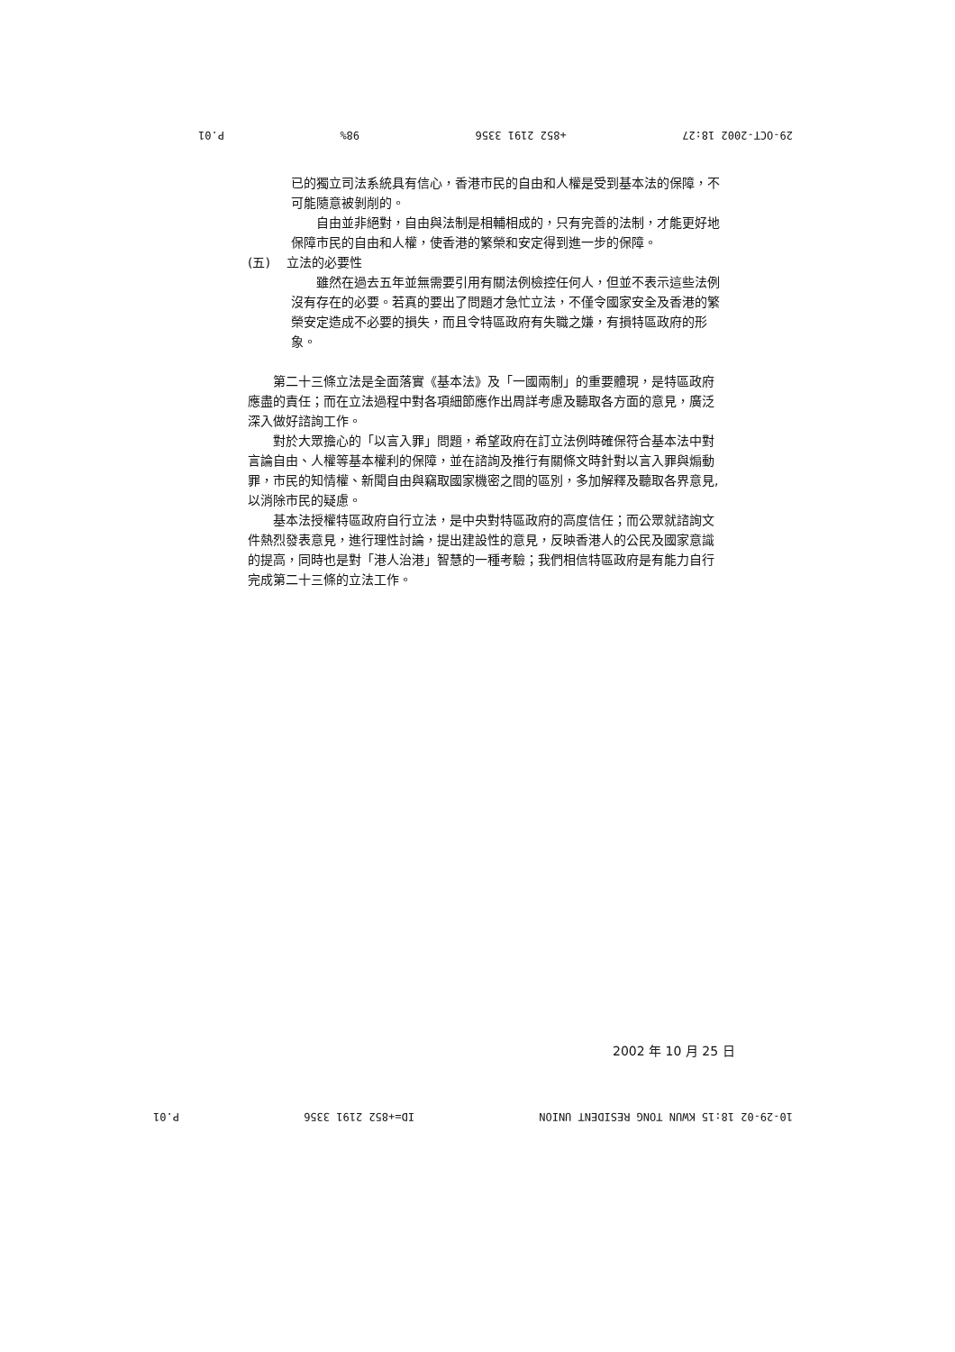29-OCT-2002 18:27 +852 2191 3356 98% P.01
已的獨立司法系統具有信心，香港市民的自由和人權是受到基本法的保障，不可能隨意被剝削的。
自由並非絕對，自由與法制是相輔相成的，只有完善的法制，才能更好地保障市民的自由和人權，使香港的繁榮和安定得到進一步的保障。
(五) 立法的必要性
雖然在過去五年並無需要引用有關法例檢控任何人，但並不表示這些法例沒有存在的必要。若真的要出了問題才急忙立法，不僅令國家安全及香港的繁榮安定造成不必要的損失，而且令特區政府有失職之嫌，有損特區政府的形象。
第二十三條立法是全面落實《基本法》及「一國兩制」的重要體現，是特區政府應盡的責任；而在立法過程中對各項細節應作出周詳考慮及聽取各方面的意見，廣泛深入做好諮詢工作。
對於大眾擔心的「以言入罪」問題，希望政府在訂立法例時確保符合基本法中對言論自由、人權等基本權利的保障，並在諮詢及推行有關條文時針對以言入罪與煽動罪，市民的知情權、新聞自由與竊取國家機密之間的區別，多加解釋及聽取各界意見,以消除市民的疑慮。
基本法授權特區政府自行立法，是中央對特區政府的高度信任；而公眾就諮詢文件熱烈發表意見，進行理性討論，提出建設性的意見，反映香港人的公民及國家意識的提高，同時也是對「港人治港」智慧的一種考驗；我們相信特區政府是有能力自行完成第二十三條的立法工作。
2002 年 10 月 25 日
10-29-02 18:15 KWUN TONG RESIDENT UNION ID=+852 2191 3356 P.01